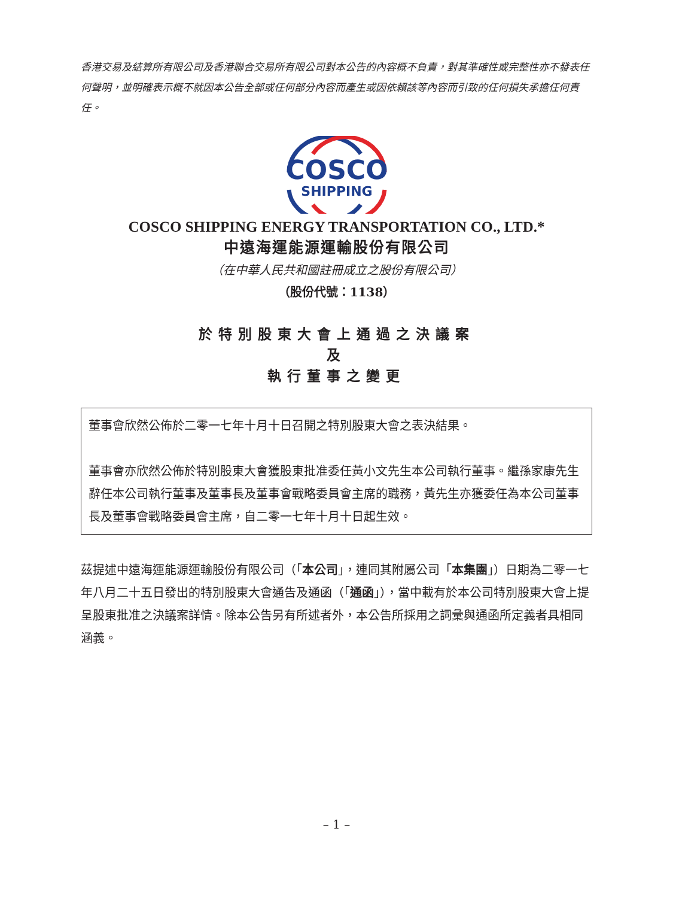香港交易及結算所有限公司及香港聯合交易所有限公司對本公告的內容概不負責，對其準確性或完整性亦不發表任何聲明，並明確表示概不就因本公告全部或任何部分內容而產生或因依賴該等內容而引致的任何損失承擔任何責任。
COSCO
SHIPPING
COSCO SHIPPING ENERGY TRANSPORTATION CO., LTD.*
中遠海運能源運輸股份有限公司
（在中華人民共和國註冊成立之股份有限公司）
（股份代號：1138）
於特別股東大會上通過之決議案
及
執行董事之變更
董事會欣然公佈於二零一七年十月十日召開之特別股東大會之表決結果。
董事會亦欣然公佈於特別股東大會獲股東批准委任黃小文先生本公司執行董事。繼孫家康先生辭任本公司執行董事及董事長及董事會戰略委員會主席的職務，黃先生亦獲委任為本公司董事長及董事會戰略委員會主席，自二零一七年十月十日起生效。
茲提述中遠海運能源運輸股份有限公司（「本公司」，連同其附屬公司「本集團」）日期為二零一七年八月二十五日發出的特別股東大會通告及通函（「通函」），當中載有於本公司特別股東大會上提呈股東批准之決議案詳情。除本公告另有所述者外，本公告所採用之詞彙與通函所定義者具相同涵義。
– 1 –